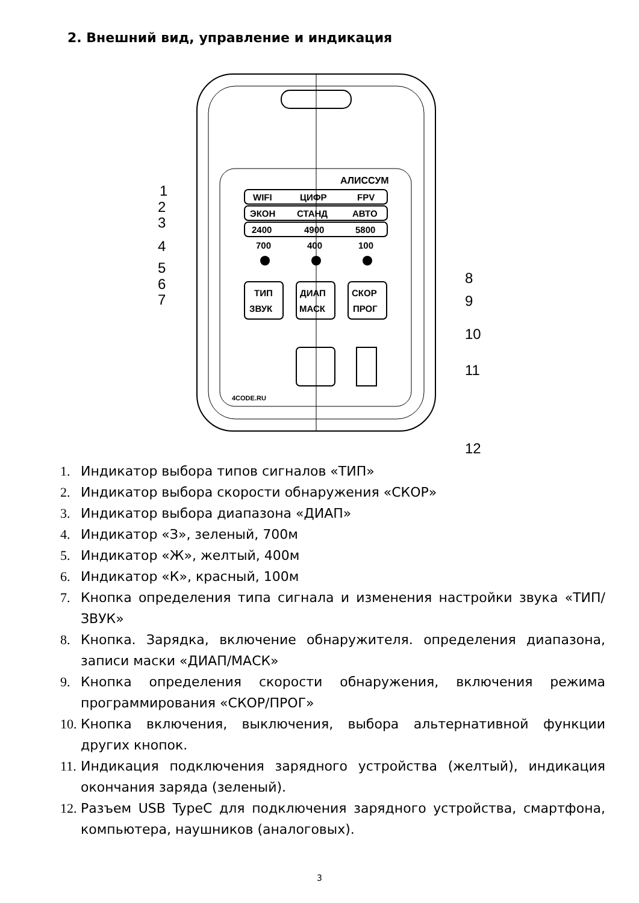2. Внешний вид, управление и индикация
АЛИССУМ
WIFI
ЦИФР
FPV
ЭКОН
СТАНД
АВТО
2400
4900
5800
700
400
100
ТИП
ЗВУК
ДИАП
МАСК
СКОР
ПРОГ
4CODE.RU
1
2
3
4
5
6
7
8
9
10
11
12
1. Индикатор выбора типов сигналов «ТИП»
2. Индикатор выбора скорости обнаружения «СКОР»
3. Индикатор выбора диапазона «ДИАП»
4. Индикатор «З», зеленый, 700м
5. Индикатор «Ж», желтый, 400м
6. Индикатор «К», красный, 100м
7. Кнопка определения типа сигнала и изменения настройки звука «ТИП/ЗВУК»
8. Кнопка. Зарядка, включение обнаружителя. определения диапазона, записи маски «ДИАП/МАСК»
9. Кнопка определения скорости обнаружения, включения режима программирования «СКОР/ПРОГ»
10. Кнопка включения, выключения, выбора альтернативной функции других кнопок.
11. Индикация подключения зарядного устройства (желтый), индикация окончания заряда (зеленый).
12. Разъем USB TypeC для подключения зарядного устройства, смартфона, компьютера, наушников (аналоговых).
3